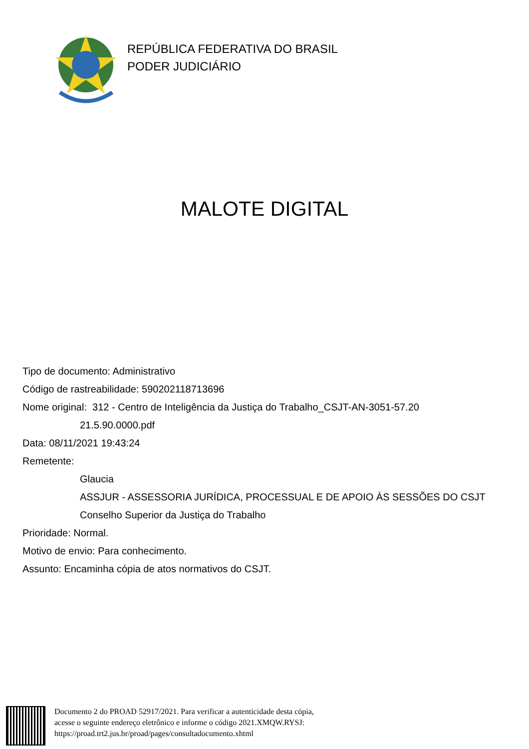REPÚBLICA FEDERATIVA DO BRASIL
PODER JUDICIÁRIO
MALOTE DIGITAL
Tipo de documento: Administrativo
Código de rastreabilidade: 590202118713696
Nome original: 312 - Centro de Inteligência da Justiça do Trabalho_CSJT-AN-3051-57.20
21.5.90.0000.pdf
Data: 08/11/2021 19:43:24
Remetente:
Glaucia
ASSJUR - ASSESSORIA JURÍDICA, PROCESSUAL E DE APOIO ÀS SESSÕES DO CSJT
Conselho Superior da Justiça do Trabalho
Prioridade: Normal.
Motivo de envio: Para conhecimento.
Assunto: Encaminha cópia de atos normativos do CSJT.
Documento 2 do PROAD 52917/2021. Para verificar a autenticidade desta cópia,
acesse o seguinte endereço eletrônico e informe o código 2021.XMQW.RYSJ:
https://proad.trt2.jus.br/proad/pages/consultadocumento.xhtml